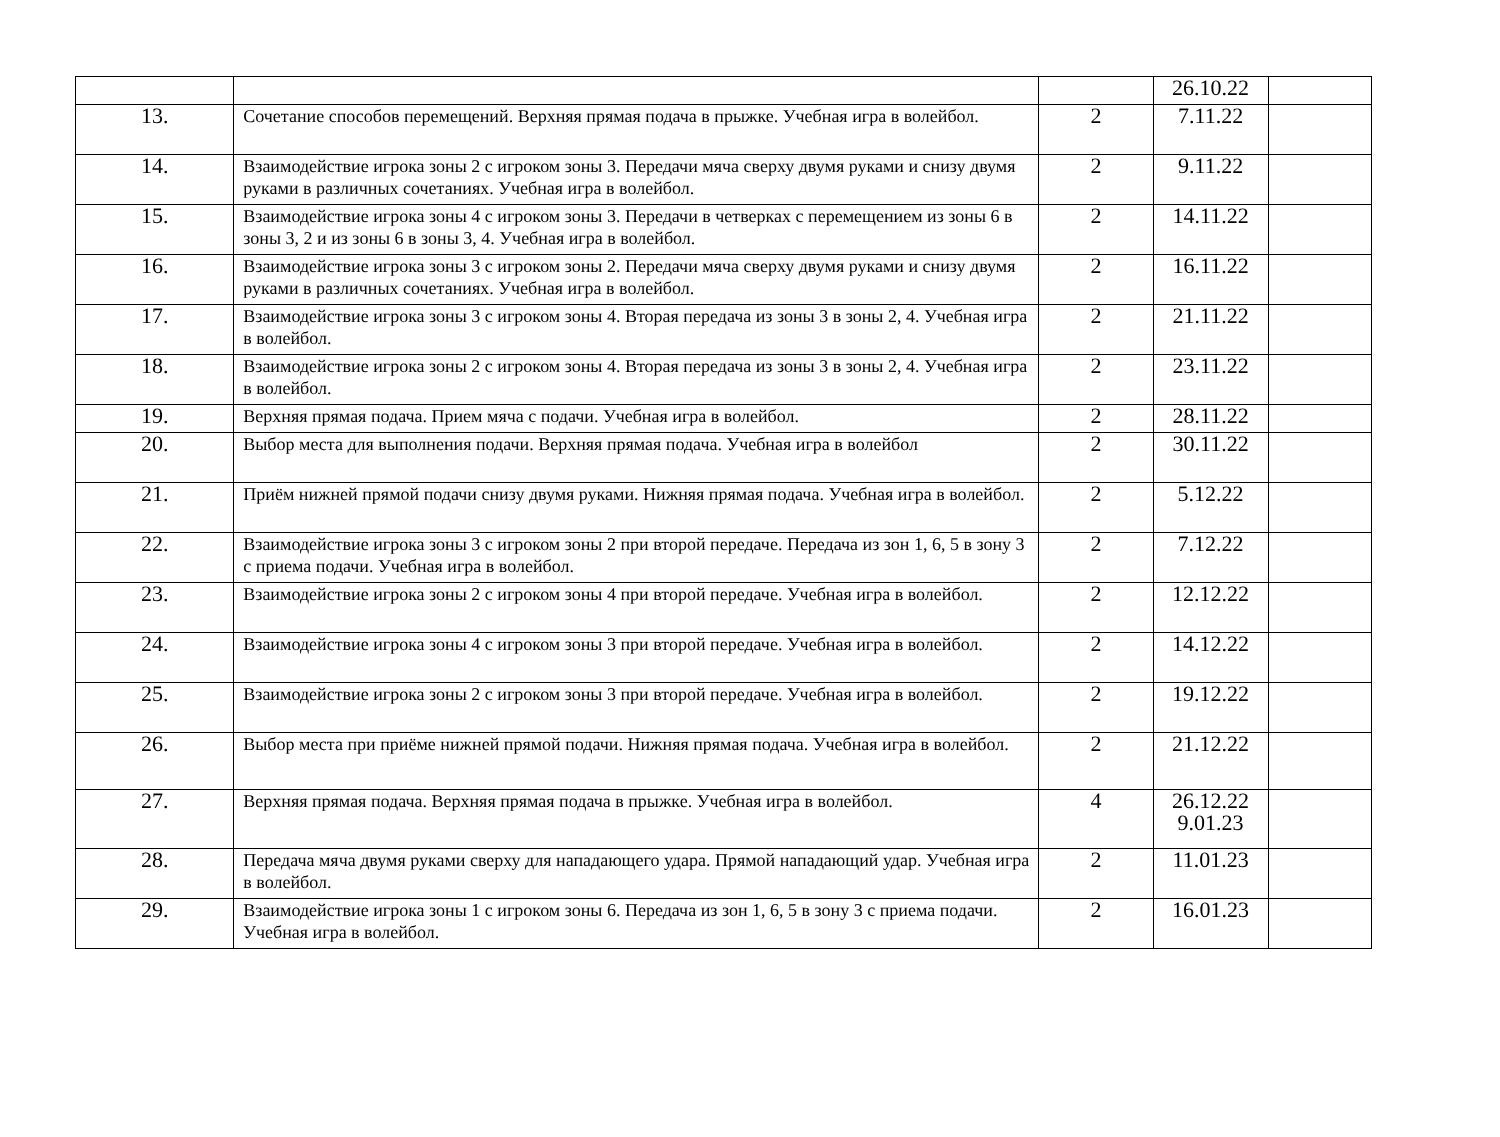| | | | 26.10.22 | |
| 13. | Сочетание способов перемещений. Верхняя прямая подача в прыжке. Учебная игра в волейбол. | 2 | 7.11.22 | |
| 14. | Взаимодействие игрока зоны 2 с игроком зоны 3. Передачи мяча сверху двумя руками и снизу двумя руками в различных сочетаниях. Учебная игра в волейбол. | 2 | 9.11.22 | |
| 15. | Взаимодействие игрока зоны 4 с игроком зоны 3. Передачи в четверках с перемещением из зоны 6 в зоны 3, 2 и из зоны 6 в зоны 3, 4. Учебная игра в волейбол. | 2 | 14.11.22 | |
| 16. | Взаимодействие игрока зоны 3 с игроком зоны 2. Передачи мяча сверху двумя руками и снизу двумя руками в различных сочетаниях. Учебная игра в волейбол. | 2 | 16.11.22 | |
| 17. | Взаимодействие игрока зоны 3 с игроком зоны 4. Вторая передача из зоны 3 в зоны 2, 4. Учебная игра в волейбол. | 2 | 21.11.22 | |
| 18. | Взаимодействие игрока зоны 2 с игроком зоны 4. Вторая передача из зоны 3 в зоны 2, 4. Учебная игра в волейбол. | 2 | 23.11.22 | |
| 19. | Верхняя прямая подача. Прием мяча с подачи. Учебная игра в волейбол. | 2 | 28.11.22 | |
| 20. | Выбор места для выполнения подачи. Верхняя прямая подача. Учебная игра в волейбол | 2 | 30.11.22 | |
| 21. | Приём нижней прямой подачи снизу двумя руками. Нижняя прямая подача. Учебная игра в волейбол. | 2 | 5.12.22 | |
| 22. | Взаимодействие игрока зоны 3 с игроком зоны 2 при второй передаче. Передача из зон 1, 6, 5 в зону 3 с приема подачи. Учебная игра в волейбол. | 2 | 7.12.22 | |
| 23. | Взаимодействие игрока зоны 2 с игроком зоны 4 при второй передаче. Учебная игра в волейбол. | 2 | 12.12.22 | |
| 24. | Взаимодействие игрока зоны 4 с игроком зоны 3 при второй передаче. Учебная игра в волейбол. | 2 | 14.12.22 | |
| 25. | Взаимодействие игрока зоны 2 с игроком зоны 3 при второй передаче. Учебная игра в волейбол. | 2 | 19.12.22 | |
| 26. | Выбор места при приёме нижней прямой подачи. Нижняя прямая подача. Учебная игра в волейбол. | 2 | 21.12.22 | |
| 27. | Верхняя прямая подача. Верхняя прямая подача в прыжке. Учебная игра в волейбол. | 4 | 26.12.22 9.01.23 | |
| 28. | Передача мяча двумя руками сверху для нападающего удара. Прямой нападающий удар. Учебная игра в волейбол. | 2 | 11.01.23 | |
| 29. | Взаимодействие игрока зоны 1 с игроком зоны 6. Передача из зон 1, 6, 5 в зону 3 с приема подачи. Учебная игра в волейбол. | 2 | 16.01.23 | |